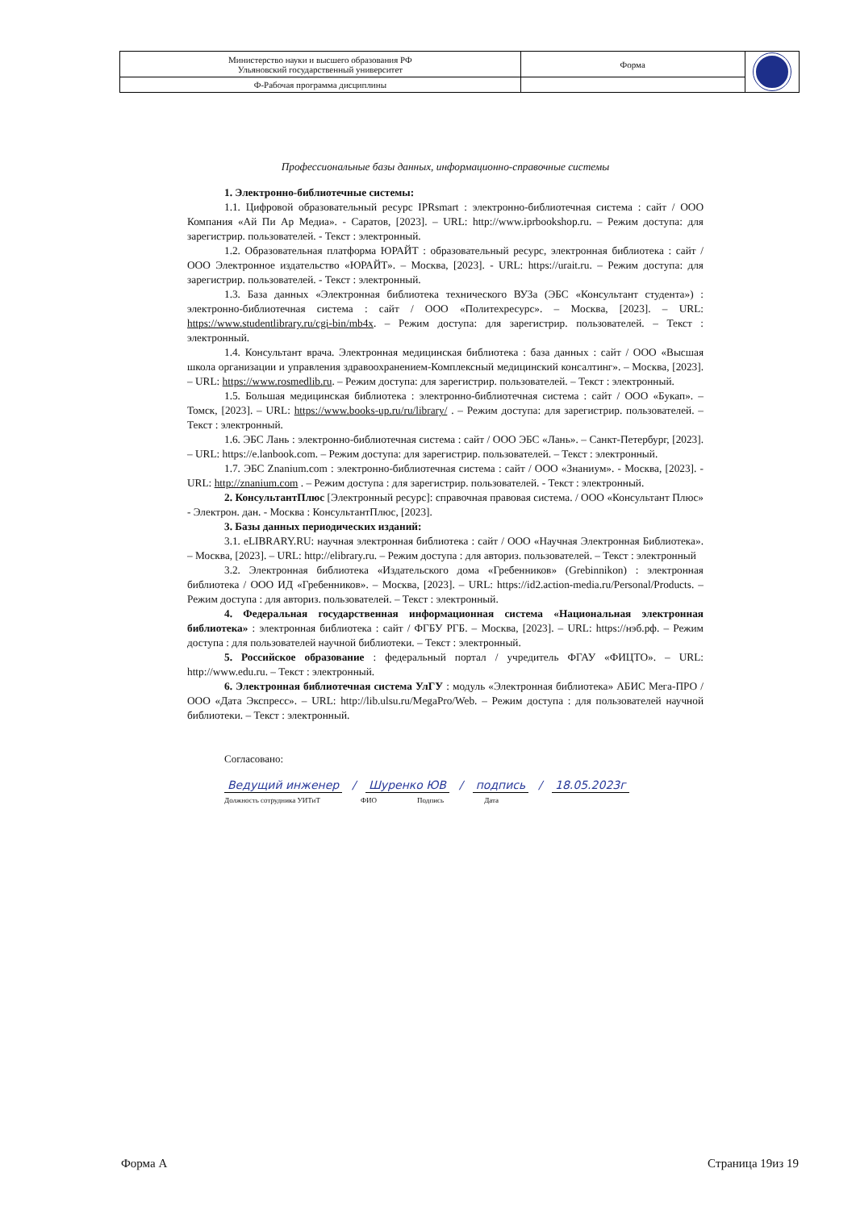| Министерство науки и высшего образования РФ Ульяновский государственный университет | Форма | |
| Ф-Рабочая программа дисциплины | | |
Профессиональные базы данных, информационно-справочные системы
1. Электронно-библиотечные системы:
1.1. Цифровой образовательный ресурс IPRsmart : электронно-библиотечная система : сайт / ООО Компания «Ай Пи Ар Медиа». - Саратов, [2023]. – URL: http://www.iprbookshop.ru. – Режим доступа: для зарегистрир. пользователей. - Текст : электронный.
1.2. Образовательная платформа ЮРАЙТ : образовательный ресурс, электронная библиотека : сайт / ООО Электронное издательство «ЮРАЙТ». – Москва, [2023]. - URL: https://urait.ru. – Режим доступа: для зарегистрир. пользователей. - Текст : электронный.
1.3. База данных «Электронная библиотека технического ВУЗа (ЭБС «Консультант студента») : электронно-библиотечная система : сайт / ООО «Политехресурс». – Москва, [2023]. – URL: https://www.studentlibrary.ru/cgi-bin/mb4x. – Режим доступа: для зарегистрир. пользователей. – Текст : электронный.
1.4. Консультант врача. Электронная медицинская библиотека : база данных : сайт / ООО «Высшая школа организации и управления здравоохранением-Комплексный медицинский консалтинг». – Москва, [2023]. – URL: https://www.rosmedlib.ru. – Режим доступа: для зарегистрир. пользователей. – Текст : электронный.
1.5. Большая медицинская библиотека : электронно-библиотечная система : сайт / ООО «Букап». – Томск, [2023]. – URL: https://www.books-up.ru/ru/library/ . – Режим доступа: для зарегистрир. пользователей. – Текст : электронный.
1.6. ЭБС Лань : электронно-библиотечная система : сайт / ООО ЭБС «Лань». – Санкт-Петербург, [2023]. – URL: https://e.lanbook.com. – Режим доступа: для зарегистрир. пользователей. – Текст : электронный.
1.7. ЭБС Znanium.com : электронно-библиотечная система : сайт / ООО «Знаниум». - Москва, [2023]. - URL: http://znanium.com . – Режим доступа : для зарегистрир. пользователей. - Текст : электронный.
2. КонсультантПлюс [Электронный ресурс]: справочная правовая система. / ООО «Консультант Плюс» - Электрон. дан. - Москва : КонсультантПлюс, [2023].
3. Базы данных периодических изданий:
3.1. eLIBRARY.RU: научная электронная библиотека : сайт / ООО «Научная Электронная Библиотека». – Москва, [2023]. – URL: http://elibrary.ru. – Режим доступа : для авториз. пользователей. – Текст : электронный
3.2. Электронная библиотека «Издательского дома «Гребенников» (Grebinnikon) : электронная библиотека / ООО ИД «Гребенников». – Москва, [2023]. – URL: https://id2.action-media.ru/Personal/Products. – Режим доступа : для авториз. пользователей. – Текст : электронный.
4. Федеральная государственная информационная система «Национальная электронная библиотека» : электронная библиотека : сайт / ФГБУ РГБ. – Москва, [2023]. – URL: https://нэб.рф. – Режим доступа : для пользователей научной библиотеки. – Текст : электронный.
5. Российское образование : федеральный портал / учредитель ФГАУ «ФИЦТО». – URL: http://www.edu.ru. – Текст : электронный.
6. Электронная библиотечная система УлГУ : модуль «Электронная библиотека» АБИС Мега-ПРО / ООО «Дата Экспресс». – URL: http://lib.ulsu.ru/MegaPro/Web. – Режим доступа : для пользователей научной библиотеки. – Текст : электронный.
Согласовано:
Ведущий инженер / Шуренко ЮВ / подпись / 18.05.2023г
Должность сотрудника УИТиТ ФИО Подпись Дата
Форма А Страница 19из 19